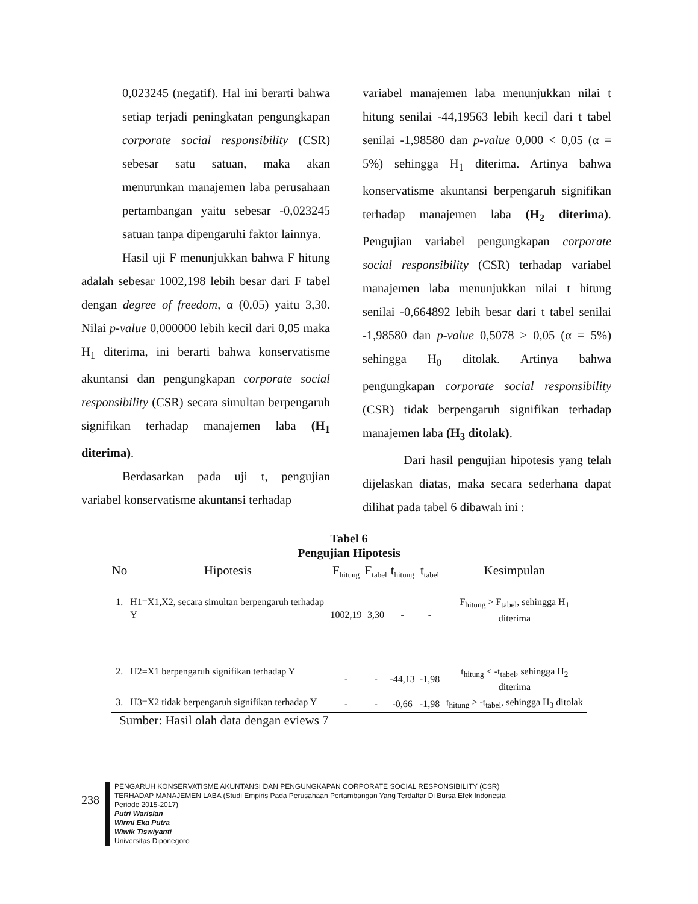0,023245 (negatif). Hal ini berarti bahwa setiap terjadi peningkatan pengungkapan corporate social responsibility (CSR) sebesar satu satuan, maka akan menurunkan manajemen laba perusahaan pertambangan yaitu sebesar -0,023245 satuan tanpa dipengaruhi faktor lainnya.
Hasil uji F menunjukkan bahwa F hitung adalah sebesar 1002,198 lebih besar dari F tabel dengan degree of freedom, α (0,05) yaitu 3,30. Nilai p-value 0,000000 lebih kecil dari 0,05 maka H<sub>1</sub> diterima, ini berarti bahwa konservatisme akuntansi dan pengungkapan corporate social responsibility (CSR) secara simultan berpengaruh signifikan terhadap manajemen laba (H<sub>1</sub> diterima).
Berdasarkan pada uji t, pengujian variabel konservatisme akuntansi terhadap
variabel manajemen laba menunjukkan nilai t hitung senilai -44,19563 lebih kecil dari t tabel senilai -1,98580 dan p-value 0,000 < 0,05 (α = 5%) sehingga H<sub>1</sub> diterima. Artinya bahwa konservatisme akuntansi berpengaruh signifikan terhadap manajemen laba (H<sub>2</sub> diterima). Pengujian variabel pengungkapan corporate social responsibility (CSR) terhadap variabel manajemen laba menunjukkan nilai t hitung senilai -0,664892 lebih besar dari t tabel senilai -1,98580 dan p-value 0,5078 > 0,05 (α = 5%) sehingga H<sub>0</sub> ditolak. Artinya bahwa pengungkapan corporate social responsibility (CSR) tidak berpengaruh signifikan terhadap manajemen laba (H<sub>3</sub> ditolak).
Dari hasil pengujian hipotesis yang telah dijelaskan diatas, maka secara sederhana dapat dilihat pada tabel 6 dibawah ini :
Tabel 6
Pengujian Hipotesis
| No | Hipotesis | F<sub>hitung</sub> | F<sub>tabel</sub> | t<sub>hitung</sub> | t<sub>tabel</sub> | Kesimpulan |
| --- | --- | --- | --- | --- | --- | --- |
| 1. | H1=X1,X2, secara simultan berpengaruh terhadap Y | 1002,19 | 3,30 | - | - | F<sub>hitung</sub> > F<sub>tabel</sub>, sehingga H<sub>1</sub> diterima |
| 2. | H2=X1 berpengaruh signifikan terhadap Y | - | - | -44,13 | -1,98 | t<sub>hitung</sub> < -t<sub>tabel</sub>, sehingga H<sub>2</sub> diterima |
| 3. | H3=X2 tidak berpengaruh signifikan terhadap Y | - | - | -0,66 | -1,98 | t<sub>hitung</sub> > -t<sub>tabel</sub>, sehingga H<sub>3</sub> ditolak |
Sumber: Hasil olah data dengan eviews 7
238
PENGARUH KONSERVATISME AKUNTANSI DAN PENGUNGKAPAN CORPORATE SOCIAL RESPONSIBILITY (CSR)
TERHADAP MANAJEMEN LABA (Studi Empiris Pada Perusahaan Pertambangan Yang Terdaftar Di Bursa Efek Indonesia
Periode 2015-2017)
Putri Warislan
Wirmi Eka Putra
Wiwik Tiswiyanti
Universitas Diponegoro